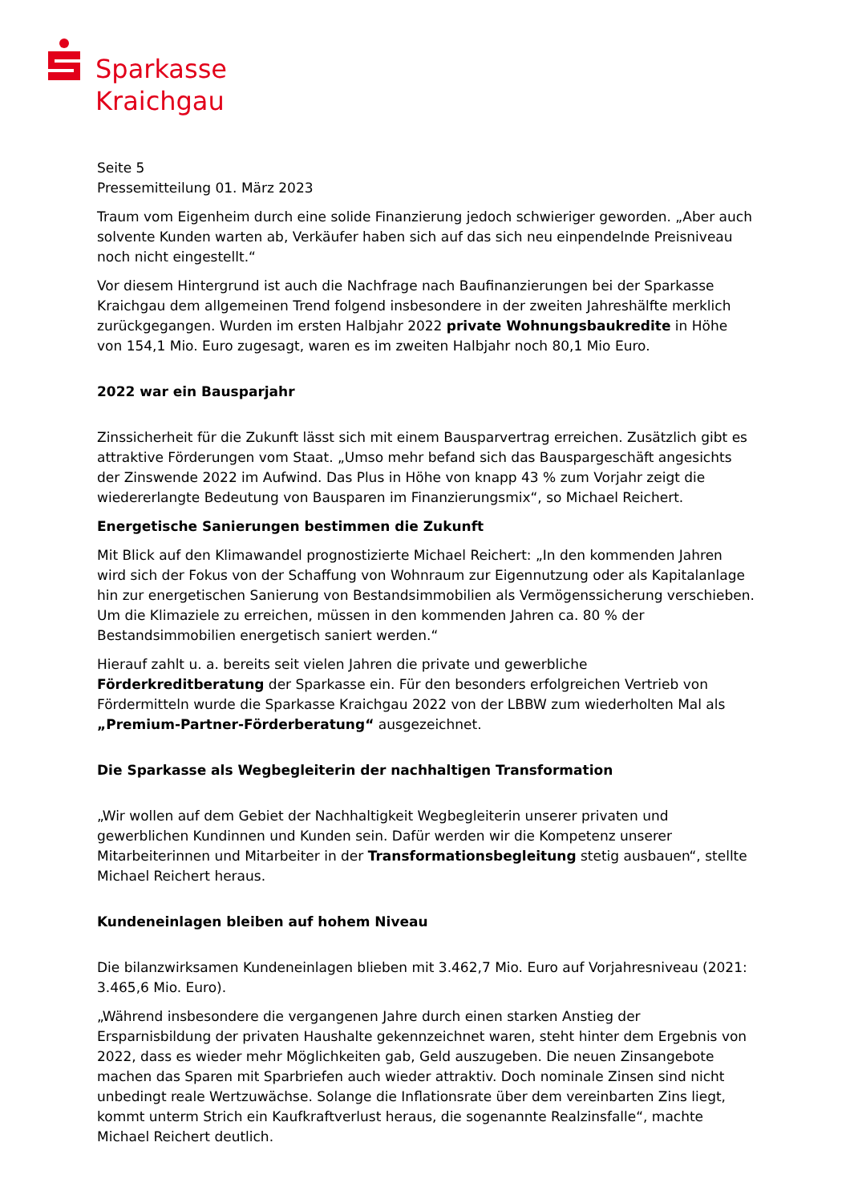Sparkasse
Kraichgau
Seite 5
Pressemitteilung 01. März 2023
Traum vom Eigenheim durch eine solide Finanzierung jedoch schwieriger geworden. „Aber auch solvente Kunden warten ab, Verkäufer haben sich auf das sich neu einpendelnde Preisniveau noch nicht eingestellt.“
Vor diesem Hintergrund ist auch die Nachfrage nach Baufinanzierungen bei der Sparkasse Kraichgau dem allgemeinen Trend folgend insbesondere in der zweiten Jahreshälfte merklich zurückgegangen. Wurden im ersten Halbjahr 2022 private Wohnungsbaukredite in Höhe von 154,1 Mio. Euro zugesagt, waren es im zweiten Halbjahr noch 80,1 Mio Euro.
2022 war ein Bausparjahr
Zinssicherheit für die Zukunft lässt sich mit einem Bausparvertrag erreichen. Zusätzlich gibt es attraktive Förderungen vom Staat. „Umso mehr befand sich das Bauspargeschäft angesichts der Zinswende 2022 im Aufwind. Das Plus in Höhe von knapp 43 % zum Vorjahr zeigt die wiedererlangte Bedeutung von Bausparen im Finanzierungsmix“, so Michael Reichert.
Energetische Sanierungen bestimmen die Zukunft
Mit Blick auf den Klimawandel prognostizierte Michael Reichert: „In den kommenden Jahren wird sich der Fokus von der Schaffung von Wohnraum zur Eigennutzung oder als Kapitalanlage hin zur energetischen Sanierung von Bestandsimmobilien als Vermögenssicherung verschieben. Um die Klimaziele zu erreichen, müssen in den kommenden Jahren ca. 80 % der Bestandsimmobilien energetisch saniert werden.“
Hierauf zahlt u. a. bereits seit vielen Jahren die private und gewerbliche Förderkreditberatung der Sparkasse ein. Für den besonders erfolgreichen Vertrieb von Fördermitteln wurde die Sparkasse Kraichgau 2022 von der LBBW zum wiederholten Mal als „Premium-Partner-Förderberatung“ ausgezeichnet.
Die Sparkasse als Wegbegleiterin der nachhaltigen Transformation
„Wir wollen auf dem Gebiet der Nachhaltigkeit Wegbegleiterin unserer privaten und gewerblichen Kundinnen und Kunden sein. Dafür werden wir die Kompetenz unserer Mitarbeiterinnen und Mitarbeiter in der Transformationsbegleitung stetig ausbauen“, stellte Michael Reichert heraus.
Kundeneinlagen bleiben auf hohem Niveau
Die bilanzwirksamen Kundeneinlagen blieben mit 3.462,7 Mio. Euro auf Vorjahresniveau (2021: 3.465,6 Mio. Euro).
„Während insbesondere die vergangenen Jahre durch einen starken Anstieg der Ersparnisbildung der privaten Haushalte gekennzeichnet waren, steht hinter dem Ergebnis von 2022, dass es wieder mehr Möglichkeiten gab, Geld auszugeben. Die neuen Zinsangebote machen das Sparen mit Sparbriefen auch wieder attraktiv. Doch nominale Zinsen sind nicht unbedingt reale Wertzuwächse. Solange die Inflationsrate über dem vereinbarten Zins liegt, kommt unterm Strich ein Kaufkraftverlust heraus, die sogenannte Realzinsfalle“, machte Michael Reichert deutlich.